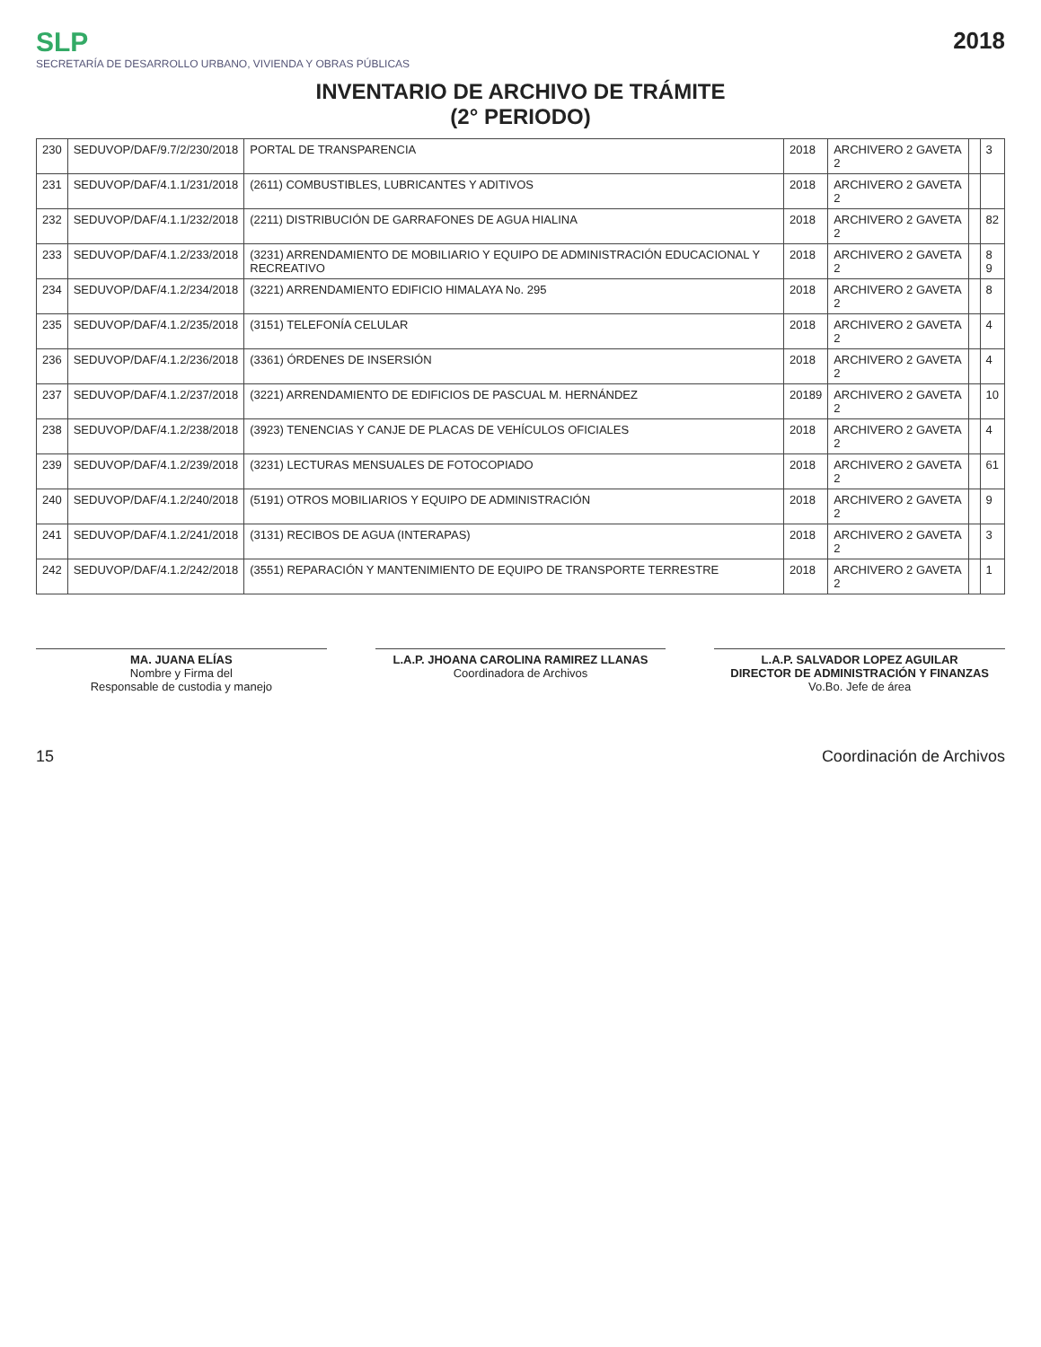SLP
SECRETARÍA DE DESARROLLO URBANO, VIVIENDA Y OBRAS PÚBLICAS
2018
INVENTARIO DE ARCHIVO DE TRÁMITE
(2° PERIODO)
| 230 | SEDUVOP/DAF/9.7/2/230/2018 | PORTAL DE TRANSPARENCIA | 2018 | ARCHIVERO 2 GAVETA 2 | | 3 |
| 231 | SEDUVOP/DAF/4.1.1/231/2018 | (2611) COMBUSTIBLES, LUBRICANTES Y ADITIVOS | 2018 | ARCHIVERO 2 GAVETA 2 | | |
| 232 | SEDUVOP/DAF/4.1.1/232/2018 | (2211) DISTRIBUCIÓN DE GARRAFONES DE AGUA HIALINA | 2018 | ARCHIVERO 2 GAVETA 2 | | 82 |
| 233 | SEDUVOP/DAF/4.1.2/233/2018 | (3231) ARRENDAMIENTO DE MOBILIARIO Y EQUIPO DE ADMINISTRACIÓN EDUCACIONAL Y RECREATIVO | 2018 | ARCHIVERO 2 GAVETA 2 | | 8 9 |
| 234 | SEDUVOP/DAF/4.1.2/234/2018 | (3221) ARRENDAMIENTO EDIFICIO HIMALAYA No. 295 | 2018 | ARCHIVERO 2 GAVETA 2 | | 8 |
| 235 | SEDUVOP/DAF/4.1.2/235/2018 | (3151) TELEFONÍA CELULAR | 2018 | ARCHIVERO 2 GAVETA 2 | | 4 |
| 236 | SEDUVOP/DAF/4.1.2/236/2018 | (3361) ÓRDENES DE INSERSIÓN | 2018 | ARCHIVERO 2 GAVETA 2 | | 4 |
| 237 | SEDUVOP/DAF/4.1.2/237/2018 | (3221) ARRENDAMIENTO DE EDIFICIOS DE PASCUAL M. HERNÁNDEZ | 20189 | ARCHIVERO 2 GAVETA 2 | | 10 |
| 238 | SEDUVOP/DAF/4.1.2/238/2018 | (3923) TENENCIAS Y CANJE DE PLACAS DE VEHÍCULOS OFICIALES | 2018 | ARCHIVERO 2 GAVETA 2 | | 4 |
| 239 | SEDUVOP/DAF/4.1.2/239/2018 | (3231) LECTURAS MENSUALES DE FOTOCOPIADO | 2018 | ARCHIVERO 2 GAVETA 2 | | 61 |
| 240 | SEDUVOP/DAF/4.1.2/240/2018 | (5191) OTROS MOBILIARIOS Y EQUIPO DE ADMINISTRACIÓN | 2018 | ARCHIVERO 2 GAVETA 2 | | 9 |
| 241 | SEDUVOP/DAF/4.1.2/241/2018 | (3131) RECIBOS DE AGUA (INTERAPAS) | 2018 | ARCHIVERO 2 GAVETA 2 | | 3 |
| 242 | SEDUVOP/DAF/4.1.2/242/2018 | (3551) REPARACIÓN Y MANTENIMIENTO DE EQUIPO DE TRANSPORTE TERRESTRE | 2018 | ARCHIVERO 2 GAVETA 2 | | 1 |
MA. JUANA ELÍAS
Nombre y Firma del
Responsable de custodia y manejo
L.A.P. JHOANA CAROLINA RAMIREZ LLANAS
Coordinadora de Archivos
L.A.P. SALVADOR LOPEZ AGUILAR
DIRECTOR DE ADMINISTRACIÓN Y FINANZAS
Vo.Bo. Jefe de área
15 Coordinación de Archivos